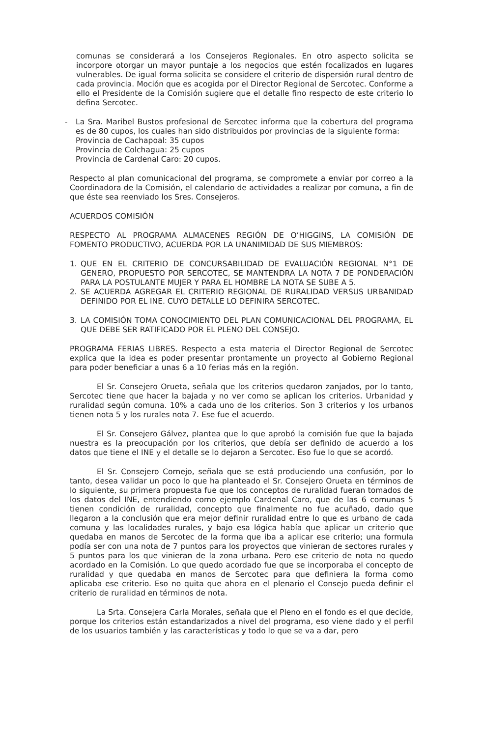comunas se considerará a los Consejeros Regionales. En otro aspecto solicita se incorpore otorgar un mayor puntaje a los negocios que estén focalizados en lugares vulnerables. De igual forma solicita se considere el criterio de dispersión rural dentro de cada provincia. Moción que es acogida por el Director Regional de Sercotec. Conforme a ello el Presidente de la Comisión sugiere que el detalle fino respecto de este criterio lo defina Sercotec.
- La Sra. Maribel Bustos profesional de Sercotec informa que la cobertura del programa es de 80 cupos, los cuales han sido distribuidos por provincias de la siguiente forma:
Provincia de Cachapoal: 35 cupos
Provincia de Colchagua: 25 cupos
Provincia de Cardenal Caro: 20 cupos.
Respecto al plan comunicacional del programa, se compromete a enviar por correo a la Coordinadora de la Comisión, el calendario de actividades a realizar por comuna, a fin de que éste sea reenviado los Sres. Consejeros.
ACUERDOS COMISIÓN
RESPECTO AL PROGRAMA ALMACENES REGIÓN DE O’HIGGINS, LA COMISIÓN DE FOMENTO PRODUCTIVO, ACUERDA POR LA UNANIMIDAD DE SUS MIEMBROS:
1. QUE EN EL CRITERIO DE CONCURSABILIDAD DE EVALUACIÓN REGIONAL N°1 DE GENERO, PROPUESTO POR SERCOTEC, SE MANTENDRA LA NOTA 7 DE PONDERACIÓN PARA LA POSTULANTE MUJER Y PARA EL HOMBRE LA NOTA SE SUBE A 5.
2. SE ACUERDA AGREGAR EL CRITERIO REGIONAL DE RURALIDAD VERSUS URBANIDAD DEFINIDO POR EL INE. CUYO DETALLE LO DEFINIRA SERCOTEC.
3. LA COMISIÓN TOMA CONOCIMIENTO DEL PLAN COMUNICACIONAL DEL PROGRAMA, EL QUE DEBE SER RATIFICADO POR EL PLENO DEL CONSEJO.
PROGRAMA FERIAS LIBRES. Respecto a esta materia el Director Regional de Sercotec explica que la idea es poder presentar prontamente un proyecto al Gobierno Regional para poder beneficiar a unas 6 a 10 ferias más en la región.
El Sr. Consejero Orueta, señala que los criterios quedaron zanjados, por lo tanto, Sercotec tiene que hacer la bajada y no ver como se aplican los criterios. Urbanidad y ruralidad según comuna. 10% a cada uno de los criterios. Son 3 criterios y los urbanos tienen nota 5 y los rurales nota 7. Ese fue el acuerdo.
El Sr. Consejero Gálvez, plantea que lo que aprobó la comisión fue que la bajada nuestra es la preocupación por los criterios, que debía ser definido de acuerdo a los datos que tiene el INE y el detalle se lo dejaron a Sercotec. Eso fue lo que se acordó.
El Sr. Consejero Cornejo, señala que se está produciendo una confusión, por lo tanto, desea validar un poco lo que ha planteado el Sr. Consejero Orueta en términos de lo siguiente, su primera propuesta fue que los conceptos de ruralidad fueran tomados de los datos del INE, entendiendo como ejemplo Cardenal Caro, que de las 6 comunas 5 tienen condición de ruralidad, concepto que finalmente no fue acuñado, dado que llegaron a la conclusión que era mejor definir ruralidad entre lo que es urbano de cada comuna y las localidades rurales, y bajo esa lógica había que aplicar un criterio que quedaba en manos de Sercotec de la forma que iba a aplicar ese criterio; una formula podía ser con una nota de 7 puntos para los proyectos que vinieran de sectores rurales y 5 puntos para los que vinieran de la zona urbana. Pero ese criterio de nota no quedo acordado en la Comisión. Lo que quedo acordado fue que se incorporaba el concepto de ruralidad y que quedaba en manos de Sercotec para que definiera la forma como aplicaba ese criterio. Eso no quita que ahora en el plenario el Consejo pueda definir el criterio de ruralidad en términos de nota.
La Srta. Consejera Carla Morales, señala que el Pleno en el fondo es el que decide, porque los criterios están estandarizados a nivel del programa, eso viene dado y el perfil de los usuarios también y las características y todo lo que se va a dar, pero